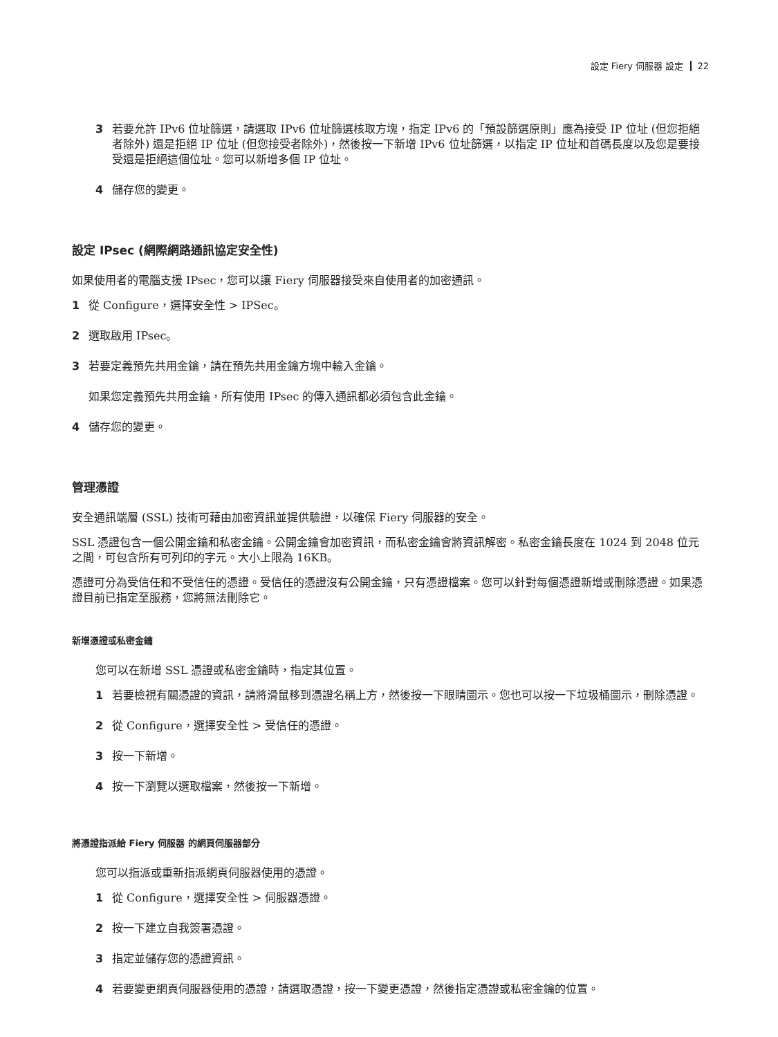設定 Fiery 伺服器 設定 22
3 若要允許 IPv6 位址篩選，請選取 IPv6 位址篩選核取方塊，指定 IPv6 的「預設篩選原則」應為接受 IP 位址 (但您拒絕者除外) 還是拒絕 IP 位址 (但您接受者除外)，然後按一下新增 IPv6 位址篩選，以指定 IP 位址和首碼長度以及您是要接受還是拒絕這個位址。您可以新增多個 IP 位址。
4 儲存您的變更。
設定 IPsec (網際網路通訊協定安全性)
如果使用者的電腦支援 IPsec，您可以讓 Fiery 伺服器接受來自使用者的加密通訊。
1 從 Configure，選擇安全性 > IPSec。
2 選取啟用 IPsec。
3 若要定義預先共用金鑰，請在預先共用金鑰方塊中輸入金鑰。
如果您定義預先共用金鑰，所有使用 IPsec 的傳入通訊都必須包含此金鑰。
4 儲存您的變更。
管理憑證
安全通訊端層 (SSL) 技術可藉由加密資訊並提供驗證，以確保 Fiery 伺服器的安全。
SSL 憑證包含一個公開金鑰和私密金鑰。公開金鑰會加密資訊，而私密金鑰會將資訊解密。私密金鑰長度在 1024 到 2048 位元之間，可包含所有可列印的字元。大小上限為 16KB。
憑證可分為受信任和不受信任的憑證。受信任的憑證沒有公開金鑰，只有憑證檔案。您可以針對每個憑證新增或刪除憑證。如果憑證目前已指定至服務，您將無法刪除它。
新增憑證或私密金鑰
您可以在新增 SSL 憑證或私密金鑰時，指定其位置。
1 若要檢視有關憑證的資訊，請將滑鼠移到憑證名稱上方，然後按一下眼睛圖示。您也可以按一下垃圾桶圖示，刪除憑證。
2 從 Configure，選擇安全性 > 受信任的憑證。
3 按一下新增。
4 按一下瀏覽以選取檔案，然後按一下新增。
將憑證指派給 Fiery 伺服器 的網頁伺服器部分
您可以指派或重新指派網頁伺服器使用的憑證。
1 從 Configure，選擇安全性 > 伺服器憑證。
2 按一下建立自我簽署憑證。
3 指定並儲存您的憑證資訊。
4 若要變更網頁伺服器使用的憑證，請選取憑證，按一下變更憑證，然後指定憑證或私密金鑰的位置。